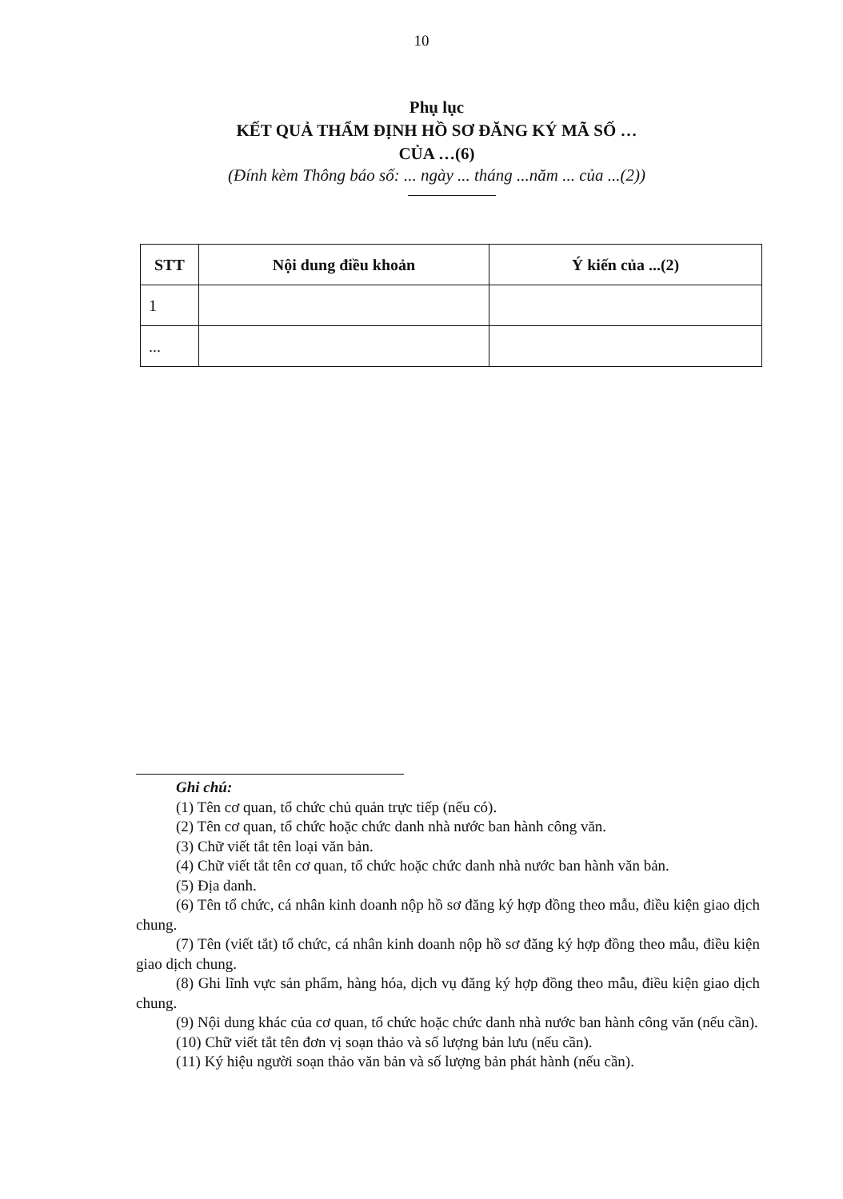10
Phụ lục
KẾT QUẢ THẨM ĐỊNH HỒ SƠ ĐĂNG KÝ MÃ SỐ …
CỦA …(6)
(Đính kèm Thông báo số: ... ngày ... tháng ...năm ... của ...(2))
| STT | Nội dung điều khoản | Ý kiến của ...(2) |
| --- | --- | --- |
| 1 | | |
| ... | | |
Ghi chú:
(1) Tên cơ quan, tổ chức chủ quản trực tiếp (nếu có).
(2) Tên cơ quan, tổ chức hoặc chức danh nhà nước ban hành công văn.
(3) Chữ viết tắt tên loại văn bản.
(4) Chữ viết tắt tên cơ quan, tổ chức hoặc chức danh nhà nước ban hành văn bản.
(5) Địa danh.
(6) Tên tổ chức, cá nhân kinh doanh nộp hồ sơ đăng ký hợp đồng theo mẫu, điều kiện giao dịch chung.
(7) Tên (viết tắt) tổ chức, cá nhân kinh doanh nộp hồ sơ đăng ký hợp đồng theo mẫu, điều kiện giao dịch chung.
(8) Ghi lĩnh vực sản phẩm, hàng hóa, dịch vụ đăng ký hợp đồng theo mẫu, điều kiện giao dịch chung.
(9) Nội dung khác của cơ quan, tổ chức hoặc chức danh nhà nước ban hành công văn (nếu cần).
(10) Chữ viết tắt tên đơn vị soạn thảo và số lượng bản lưu (nếu cần).
(11) Ký hiệu người soạn thảo văn bản và số lượng bản phát hành (nếu cần).